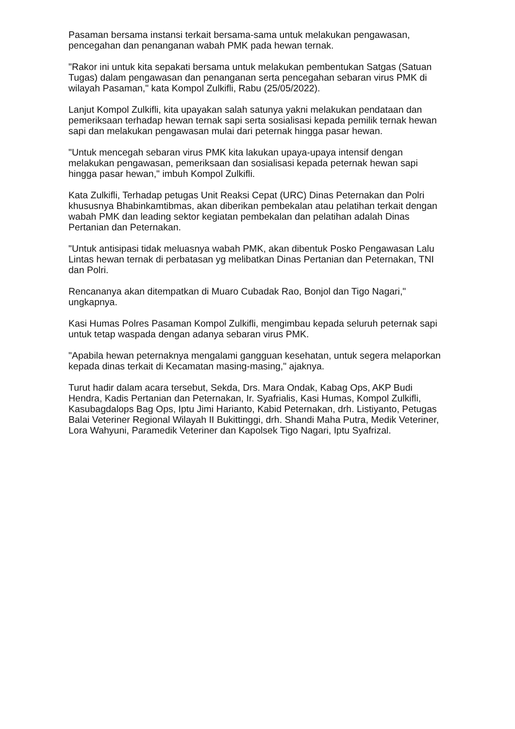Pasaman bersama instansi terkait bersama-sama untuk melakukan pengawasan, pencegahan dan penanganan wabah PMK pada hewan ternak.
"Rakor ini untuk kita sepakati bersama untuk melakukan pembentukan Satgas (Satuan Tugas) dalam pengawasan dan penanganan serta pencegahan sebaran virus PMK di wilayah Pasaman," kata Kompol Zulkifli, Rabu (25/05/2022).
Lanjut Kompol Zulkifli, kita upayakan salah satunya yakni melakukan pendataan dan pemeriksaan terhadap hewan ternak sapi serta sosialisasi kepada pemilik ternak hewan sapi dan melakukan pengawasan mulai dari peternak hingga pasar hewan.
"Untuk mencegah sebaran virus PMK kita lakukan upaya-upaya intensif dengan melakukan pengawasan, pemeriksaan dan sosialisasi kepada peternak hewan sapi hingga pasar hewan," imbuh Kompol Zulkifli.
Kata Zulkifli, Terhadap petugas Unit Reaksi Cepat (URC) Dinas Peternakan dan Polri khususnya Bhabinkamtibmas, akan diberikan pembekalan atau pelatihan terkait dengan wabah PMK dan leading sektor kegiatan pembekalan dan pelatihan adalah Dinas Pertanian dan Peternakan.
"Untuk antisipasi tidak meluasnya wabah PMK, akan dibentuk Posko Pengawasan Lalu Lintas hewan ternak di perbatasan yg melibatkan Dinas Pertanian dan Peternakan, TNI dan Polri.
Rencananya akan ditempatkan di Muaro Cubadak Rao, Bonjol dan Tigo Nagari," ungkapnya.
Kasi Humas Polres Pasaman Kompol Zulkifli, mengimbau kepada seluruh peternak sapi untuk tetap waspada dengan adanya sebaran virus PMK.
"Apabila hewan peternaknya mengalami gangguan kesehatan, untuk segera melaporkan kepada dinas terkait di Kecamatan masing-masing," ajaknya.
Turut hadir dalam acara tersebut, Sekda, Drs. Mara Ondak, Kabag Ops, AKP Budi Hendra, Kadis Pertanian dan Peternakan, Ir. Syafrialis, Kasi Humas, Kompol Zulkifli, Kasubagdalops Bag Ops, Iptu Jimi Harianto, Kabid Peternakan, drh. Listiyanto, Petugas Balai Veteriner Regional Wilayah II Bukittinggi, drh. Shandi Maha Putra, Medik Veteriner, Lora Wahyuni, Paramedik Veteriner dan Kapolsek Tigo Nagari, Iptu Syafrizal.